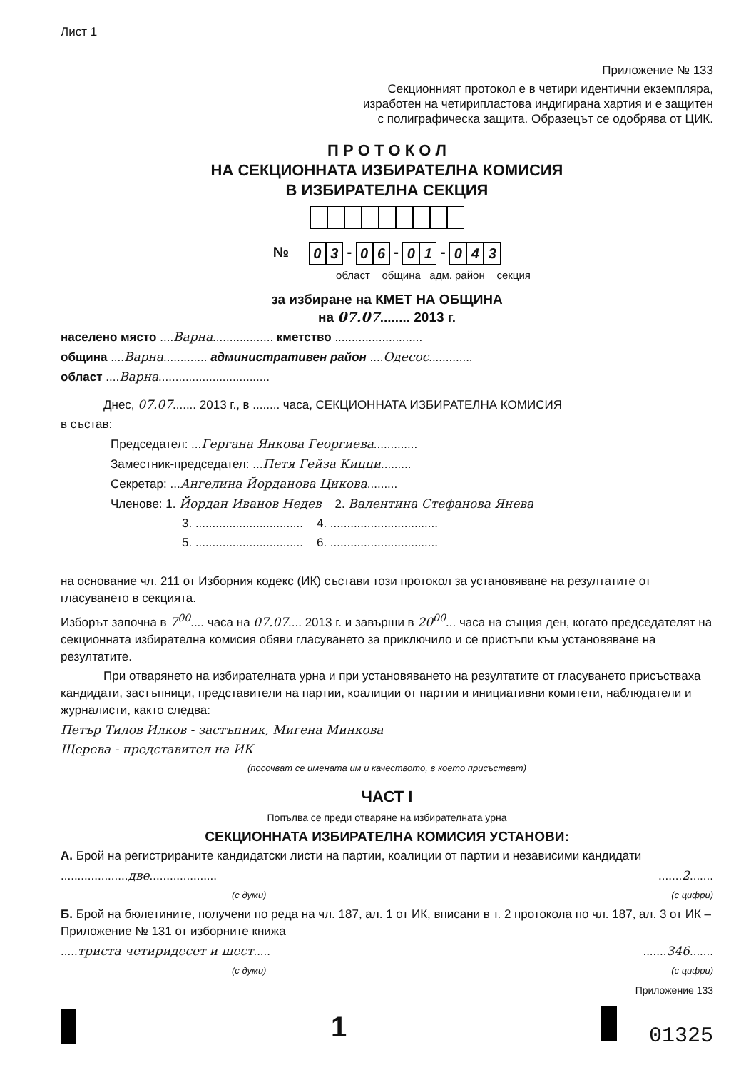Лист 1
Приложение № 133
Секционният протокол е в четири идентични екземпляра,
изработен на четирипластова индигирана хартия и е защитен
с полиграфическа защита. Образецът се одобрява от ЦИК.
П Р О Т О К О Л
НА СЕКЦИОННАТА ИЗБИРАТЕЛНА КОМИСИЯ
В ИЗБИРАТЕЛНА СЕКЦИЯ
№ 03 - 06 - 01 - 043
област община адм. район секция
за избиране на КМЕТ НА ОБЩИНА
на 07.07........ 2013 г.
населено място ....Варна.................. кметство ..........................
община ....Варна............. административен район ....Одесос.............
област ....Варна.................................
Днес, 07.07....... 2013 г., в ........ часа, СЕКЦИОННАТА ИЗБИРАТЕЛНА КОМИСИЯ
в състав:
Председател: ...Гергана Янкова Георгиева.............
Заместник-председател: ...Петя Гейза Кицци.........
Секретар: ...Ангелина Йорданова Цикова.........
Членове: 1. Йордан Иванов Недев 2. Валентина Стефанова Янева
3. ................................ 4. ................................
5. ................................ 6. ................................
на основание чл. 211 от Изборния кодекс (ИК) състави този протокол за установяване на резултатите от гласуването в секцията.
Изборът започна в 7<sup>00</sup>.... часа на 07.07.... 2013 г. и завърши в 20<sup>00</sup>... часа на същия ден, когато председателят на секционната избирателна комисия обяви гласуването за приключило и се пристъпи към установяване на резултатите.
При отварянето на избирателната урна и при установяването на резултатите от гласуването присъстваха кандидати, застъпници, представители на партии, коалиции от партии и инициативни комитети, наблюдатели и журналисти, както следва:
Петър Тилов Илков - застъпник, Мигена Минкова
Щерева - представител на ИК
(посочват се имената им и качеството, в което присъстват)
ЧАСТ I
Попълва се преди отваряне на избирателната урна
СЕКЦИОННАТА ИЗБИРАТЕЛНА КОМИСИЯ УСТАНОВИ:
А. Брой на регистрираните кандидатски листи на партии, коалиции от партии и независими кандидати
....................две.................... .......2.......
(с думи) (с цифри)
Б. Брой на бюлетините, получени по реда на чл. 187, ал. 1 от ИК, вписани в т. 2 протокола по чл. 187, ал. 3 от ИК – Приложение № 131 от изборните книжа
.....триста четиридесет и шест..... .......346.......
(с думи) (с цифри)
Приложение 133
1 01325